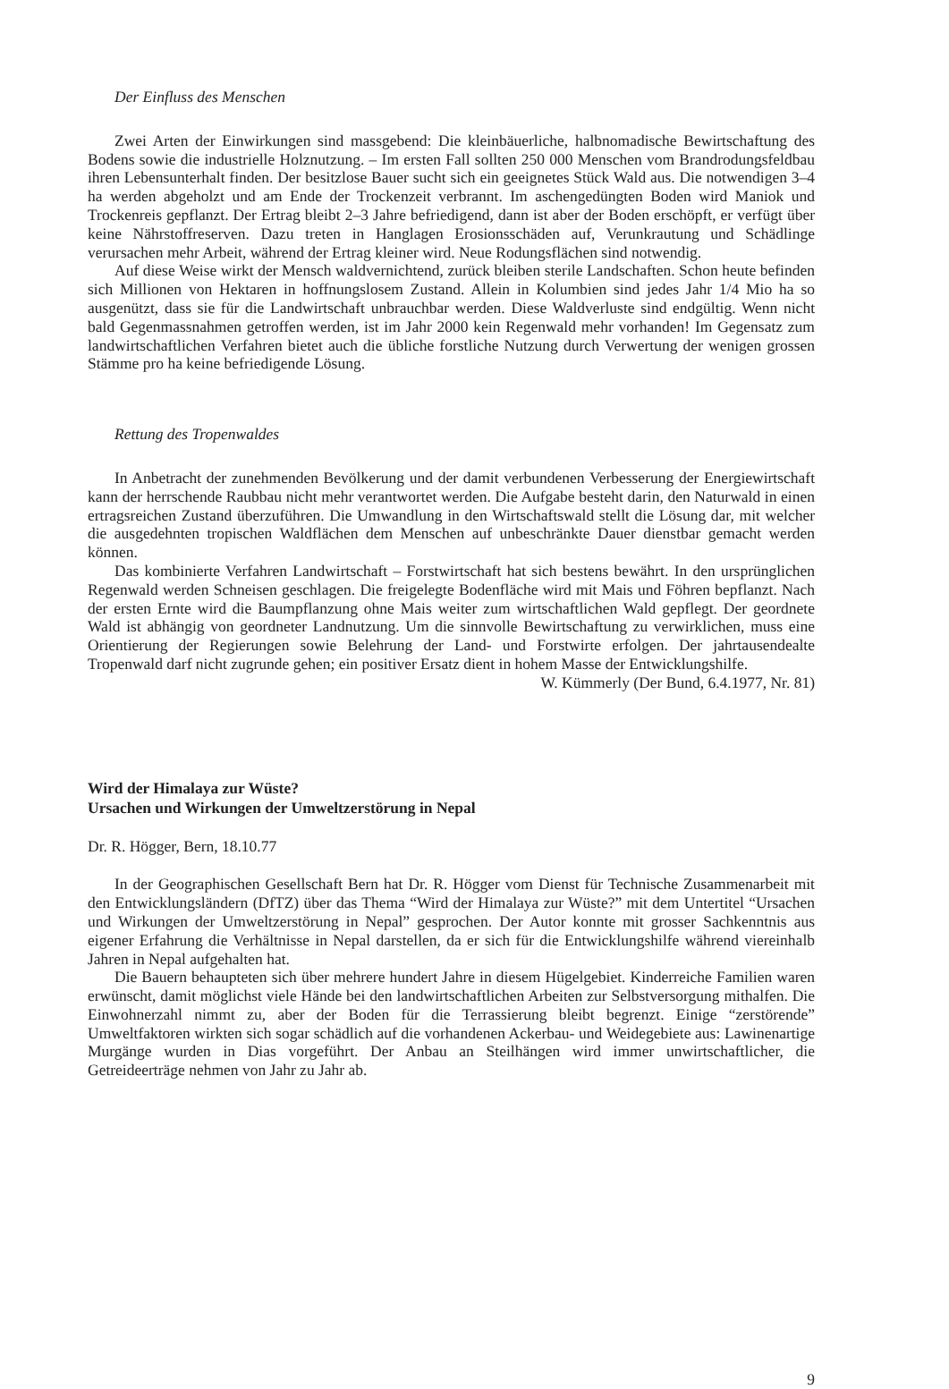Der Einfluss des Menschen
Zwei Arten der Einwirkungen sind massgebend: Die kleinbäuerliche, halbnomadische Bewirtschaftung des Bodens sowie die industrielle Holznutzung. – Im ersten Fall sollten 250 000 Menschen vom Brandrodungsfeldbau ihren Lebensunterhalt finden. Der besitzlose Bauer sucht sich ein geeignetes Stück Wald aus. Die notwendigen 3–4 ha werden abgeholzt und am Ende der Trockenzeit verbrannt. Im aschengedüngten Boden wird Maniok und Trockenreis gepflanzt. Der Ertrag bleibt 2–3 Jahre befriedigend, dann ist aber der Boden erschöpft, er verfügt über keine Nährstoffreserven. Dazu treten in Hanglagen Erosionsschäden auf, Verunkrautung und Schädlinge verursachen mehr Arbeit, während der Ertrag kleiner wird. Neue Rodungsflächen sind notwendig.
Auf diese Weise wirkt der Mensch waldvernichtend, zurück bleiben sterile Landschaften. Schon heute befinden sich Millionen von Hektaren in hoffnungslosem Zustand. Allein in Kolumbien sind jedes Jahr 1/4 Mio ha so ausgenützt, dass sie für die Landwirtschaft unbrauchbar werden. Diese Waldverluste sind endgültig. Wenn nicht bald Gegenmassnahmen getroffen werden, ist im Jahr 2000 kein Regenwald mehr vorhanden! Im Gegensatz zum landwirtschaftlichen Verfahren bietet auch die übliche forstliche Nutzung durch Verwertung der wenigen grossen Stämme pro ha keine befriedigende Lösung.
Rettung des Tropenwaldes
In Anbetracht der zunehmenden Bevölkerung und der damit verbundenen Verbesserung der Energiewirtschaft kann der herrschende Raubbau nicht mehr verantwortet werden. Die Aufgabe besteht darin, den Naturwald in einen ertragsreichen Zustand überzuführen. Die Umwandlung in den Wirtschaftswald stellt die Lösung dar, mit welcher die ausgedehnten tropischen Waldflächen dem Menschen auf unbeschränkte Dauer dienstbar gemacht werden können.
Das kombinierte Verfahren Landwirtschaft – Forstwirtschaft hat sich bestens bewährt. In den ursprünglichen Regenwald werden Schneisen geschlagen. Die freigelegte Bodenfläche wird mit Mais und Föhren bepflanzt. Nach der ersten Ernte wird die Baumpflanzung ohne Mais weiter zum wirtschaftlichen Wald gepflegt. Der geordnete Wald ist abhängig von geordneter Landnutzung. Um die sinnvolle Bewirtschaftung zu verwirklichen, muss eine Orientierung der Regierungen sowie Belehrung der Land- und Forstwirte erfolgen. Der jahrtausendealte Tropenwald darf nicht zugrunde gehen; ein positiver Ersatz dient in hohem Masse der Entwicklungshilfe.
W. Kümmerly (Der Bund, 6.4.1977, Nr. 81)
Wird der Himalaya zur Wüste?
Ursachen und Wirkungen der Umweltzerstörung in Nepal
Dr. R. Högger, Bern, 18.10.77
In der Geographischen Gesellschaft Bern hat Dr. R. Högger vom Dienst für Technische Zusammenarbeit mit den Entwicklungsländern (DfTZ) über das Thema “Wird der Himalaya zur Wüste?” mit dem Untertitel “Ursachen und Wirkungen der Umweltzerstörung in Nepal” gesprochen. Der Autor konnte mit grosser Sachkenntnis aus eigener Erfahrung die Verhältnisse in Nepal darstellen, da er sich für die Entwicklungshilfe während viereinhalb Jahren in Nepal aufgehalten hat.
Die Bauern behaupteten sich über mehrere hundert Jahre in diesem Hügelgebiet. Kinderreiche Familien waren erwünscht, damit möglichst viele Hände bei den landwirtschaftlichen Arbeiten zur Selbstversorgung mithalfen. Die Einwohnerzahl nimmt zu, aber der Boden für die Terrassierung bleibt begrenzt. Einige “zerstörende” Umweltfaktoren wirkten sich sogar schädlich auf die vorhandenen Ackerbau- und Weidegebiete aus: Lawinenartige Murgänge wurden in Dias vorgeführt. Der Anbau an Steilhängen wird immer unwirtschaftlicher, die Getreideerträge nehmen von Jahr zu Jahr ab.
9